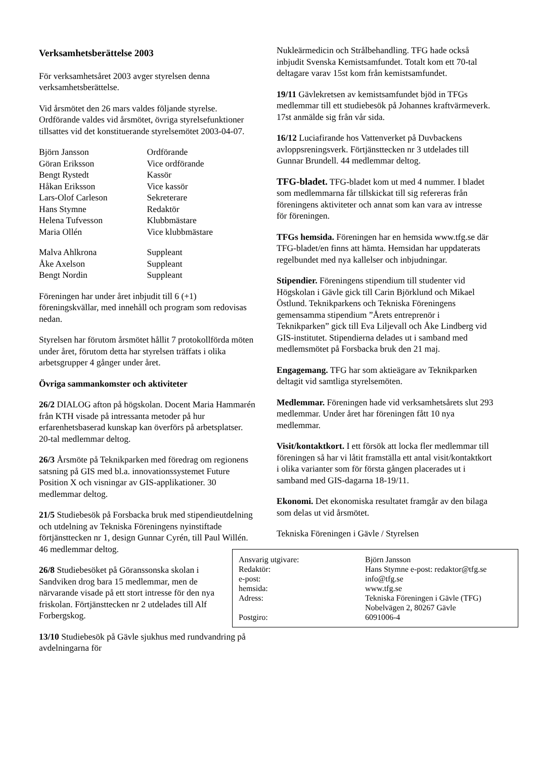Verksamhetsberättelse 2003
För verksamhetsåret 2003 avger styrelsen denna verksamhetsberättelse.
Vid årsmötet den 26 mars valdes följande styrelse. Ordförande valdes vid årsmötet, övriga styrelsefunktioner tillsattes vid det konstituerande styrelsemötet 2003-04-07.
| Björn Jansson | Ordförande |
| Göran Eriksson | Vice ordförande |
| Bengt Rystedt | Kassör |
| Håkan Eriksson | Vice kassör |
| Lars-Olof Carleson | Sekreterare |
| Hans Stymne | Redaktör |
| Helena Tufvesson | Klubbmästare |
| Maria Ollén | Vice klubbmästare |
| Malva Ahlkrona | Suppleant |
| Åke Axelson | Suppleant |
| Bengt Nordin | Suppleant |
Föreningen har under året inbjudit till 6 (+1) föreningskvällar, med innehåll och program som redovisas nedan.
Styrelsen har förutom årsmötet hållit 7 protokollförda möten under året, förutom detta har styrelsen träffats i olika arbetsgrupper 4 gånger under året.
Övriga sammankomster och aktiviteter
26/2 DIALOG afton på högskolan. Docent Maria Hammarén från KTH visade på intressanta metoder på hur erfarenhetsbaserad kunskap kan överförs på arbetsplatser. 20-tal medlemmar deltog.
26/3 Årsmöte på Teknikparken med föredrag om regionens satsning på GIS med bl.a. innovationssystemet Future Position X och visningar av GIS-applikationer. 30 medlemmar deltog.
21/5 Studiebesök på Forsbacka bruk med stipendieutdelning och utdelning av Tekniska Föreningens nyinstiftade förtjänsttecken nr 1, design Gunnar Cyrén, till Paul Willén. 46 medlemmar deltog.
26/8 Studiebesöket på Göranssonska skolan i Sandviken drog bara 15 medlemmar, men de närvarande visade på ett stort intresse för den nya friskolan. Förtjänsttecken nr 2 utdelades till Alf Forbergskog.
13/10 Studiebesök på Gävle sjukhus med rundvandring på avdelningarna för
Nukleärmedicin och Strålbehandling. TFG hade också inbjudit Svenska Kemistsamfundet. Totalt kom ett 70-tal deltagare varav 15st kom från kemistsamfundet.
19/11 Gävlekretsen av kemistsamfundet bjöd in TFGs medlemmar till ett studiebesök på Johannes kraftvärmeverk. 17st anmälde sig från vår sida.
16/12 Luciafirande hos Vattenverket på Duvbackens avloppsreningsverk. Förtjänsttecken nr 3 utdelades till Gunnar Brundell. 44 medlemmar deltog.
TFG-bladet. TFG-bladet kom ut med 4 nummer. I bladet som medlemmarna får tillskickat till sig refereras från föreningens aktiviteter och annat som kan vara av intresse för föreningen.
TFGs hemsida. Föreningen har en hemsida www.tfg.se där TFG-bladet/en finns att hämta. Hemsidan har uppdaterats regelbundet med nya kallelser och inbjudningar.
Stipendier. Föreningens stipendium till studenter vid Högskolan i Gävle gick till Carin Björklund och Mikael Östlund. Teknikparkens och Tekniska Föreningens gemensamma stipendium ”Årets entreprenör i Teknikparken” gick till Eva Liljevall och Åke Lindberg vid GIS-institutet. Stipendierna delades ut i samband med medlemsmötet på Forsbacka bruk den 21 maj.
Engagemang. TFG har som aktieägare av Teknikparken deltagit vid samtliga styrelsemöten.
Medlemmar. Föreningen hade vid verksamhetsårets slut 293 medlemmar. Under året har föreningen fått 10 nya medlemmar.
Visit/kontaktkort. I ett försök att locka fler medlemmar till föreningen så har vi låtit framställa ett antal visit/kontaktkort i olika varianter som för första gången placerades ut i samband med GIS-dagarna 18-19/11.
Ekonomi. Det ekonomiska resultatet framgår av den bilaga som delas ut vid årsmötet.
Tekniska Föreningen i Gävle / Styrelsen
| Ansvarig utgivare: | Björn Jansson |
| Redaktör: | Hans Stymne e-post: redaktor@tfg.se |
| e-post: | info@tfg.se |
| hemsida: | www.tfg.se |
| Adress: | Tekniska Föreningen i Gävle (TFG) Nobelvägen 2, 80267 Gävle |
| Postgiro: | 6091006-4 |